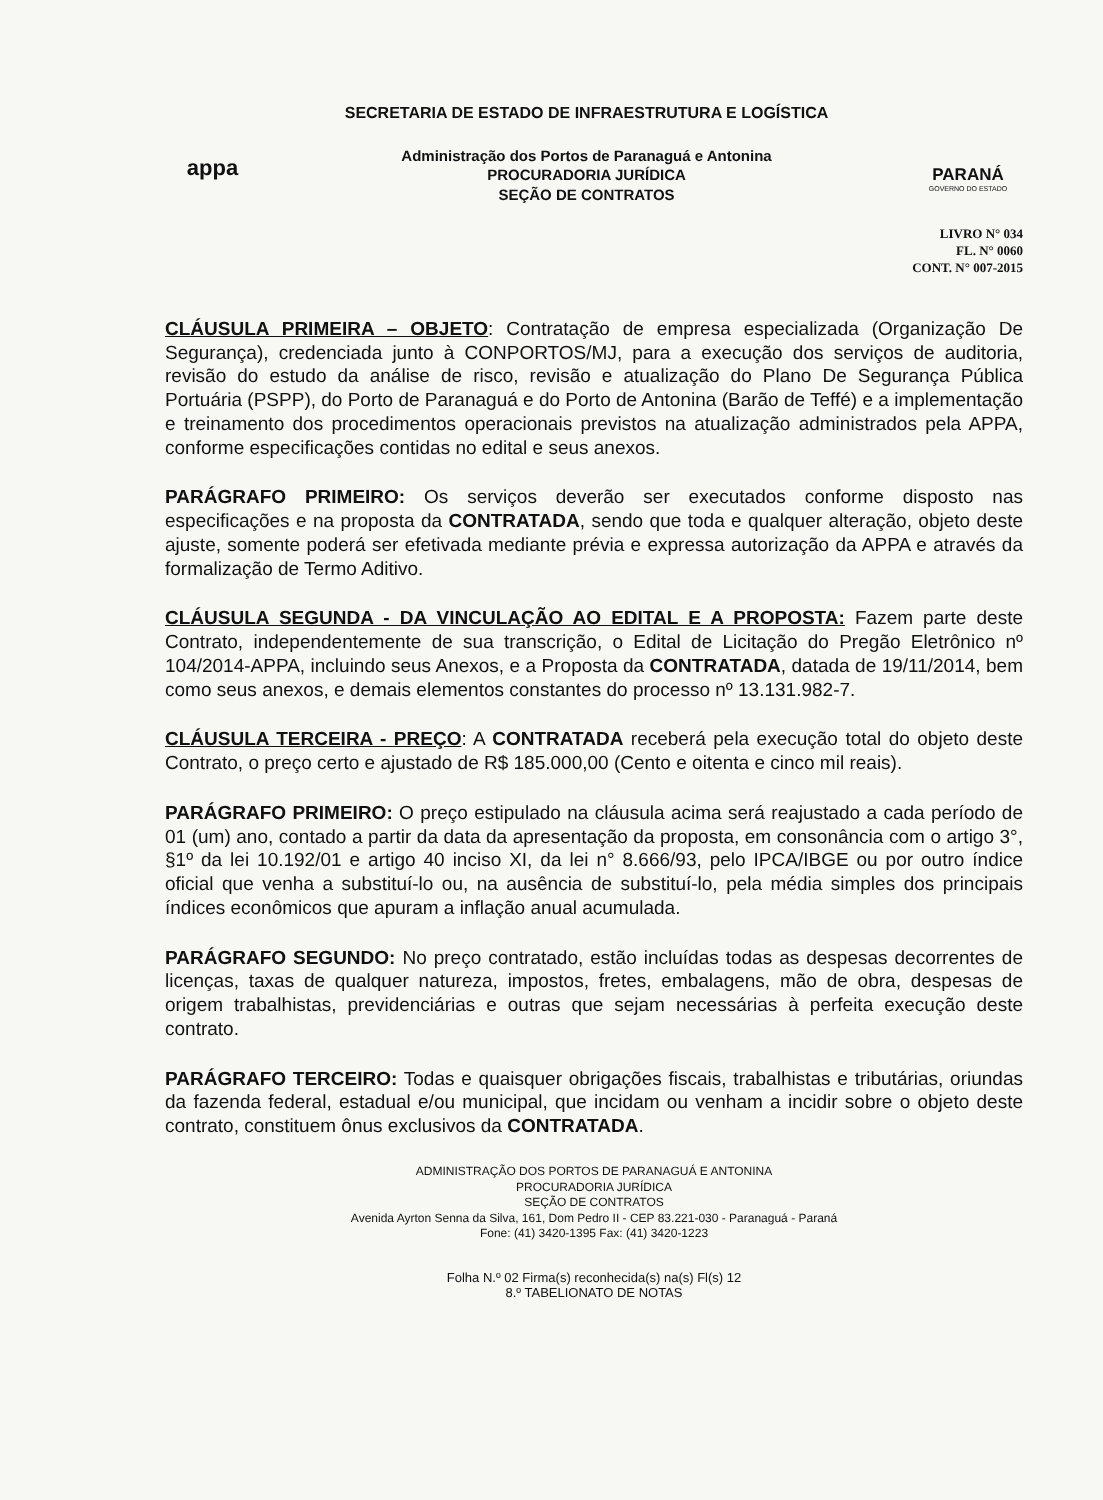appa
SECRETARIA DE ESTADO DE INFRAESTRUTURA E LOGÍSTICA
Administração dos Portos de Paranaguá e Antonina
PROCURADORIA JURÍDICA
SEÇÃO DE CONTRATOS
PARANÁ
GOVERNO DO ESTADO
LIVRO N° 034
FL. N° 0060
CONT. N° 007-2015
CLÁUSULA PRIMEIRA – OBJETO: Contratação de empresa especializada (Organização De Segurança), credenciada junto à CONPORTOS/MJ, para a execução dos serviços de auditoria, revisão do estudo da análise de risco, revisão e atualização do Plano De Segurança Pública Portuária (PSPP), do Porto de Paranaguá e do Porto de Antonina (Barão de Teffé) e a implementação e treinamento dos procedimentos operacionais previstos na atualização administrados pela APPA, conforme especificações contidas no edital e seus anexos.
PARÁGRAFO PRIMEIRO: Os serviços deverão ser executados conforme disposto nas especificações e na proposta da CONTRATADA, sendo que toda e qualquer alteração, objeto deste ajuste, somente poderá ser efetivada mediante prévia e expressa autorização da APPA e através da formalização de Termo Aditivo.
CLÁUSULA SEGUNDA - DA VINCULAÇÃO AO EDITAL E A PROPOSTA: Fazem parte deste Contrato, independentemente de sua transcrição, o Edital de Licitação do Pregão Eletrônico nº 104/2014-APPA, incluindo seus Anexos, e a Proposta da CONTRATADA, datada de 19/11/2014, bem como seus anexos, e demais elementos constantes do processo nº 13.131.982-7.
CLÁUSULA TERCEIRA - PREÇO: A CONTRATADA receberá pela execução total do objeto deste Contrato, o preço certo e ajustado de R$ 185.000,00 (Cento e oitenta e cinco mil reais).
PARÁGRAFO PRIMEIRO: O preço estipulado na cláusula acima será reajustado a cada período de 01 (um) ano, contado a partir da data da apresentação da proposta, em consonância com o artigo 3°, §1º da lei 10.192/01 e artigo 40 inciso XI, da lei n° 8.666/93, pelo IPCA/IBGE ou por outro índice oficial que venha a substituí-lo ou, na ausência de substituí-lo, pela média simples dos principais índices econômicos que apuram a inflação anual acumulada.
PARÁGRAFO SEGUNDO: No preço contratado, estão incluídas todas as despesas decorrentes de licenças, taxas de qualquer natureza, impostos, fretes, embalagens, mão de obra, despesas de origem trabalhistas, previdenciárias e outras que sejam necessárias à perfeita execução deste contrato.
PARÁGRAFO TERCEIRO: Todas e quaisquer obrigações fiscais, trabalhistas e tributárias, oriundas da fazenda federal, estadual e/ou municipal, que incidam ou venham a incidir sobre o objeto deste contrato, constituem ônus exclusivos da CONTRATADA.
ADMINISTRAÇÃO DOS PORTOS DE PARANAGUÁ E ANTONINA
PROCURADORIA JURÍDICA
SEÇÃO DE CONTRATOS
Avenida Ayrton Senna da Silva, 161, Dom Pedro II - CEP 83.221-030 - Paranaguá - Paraná
Fone: (41) 3420-1395 Fax: (41) 3420-1223
Folha N.º 02 Firma(s) reconhecida(s) na(s) Fl(s) 12
8.º TABELIONATO DE NOTAS